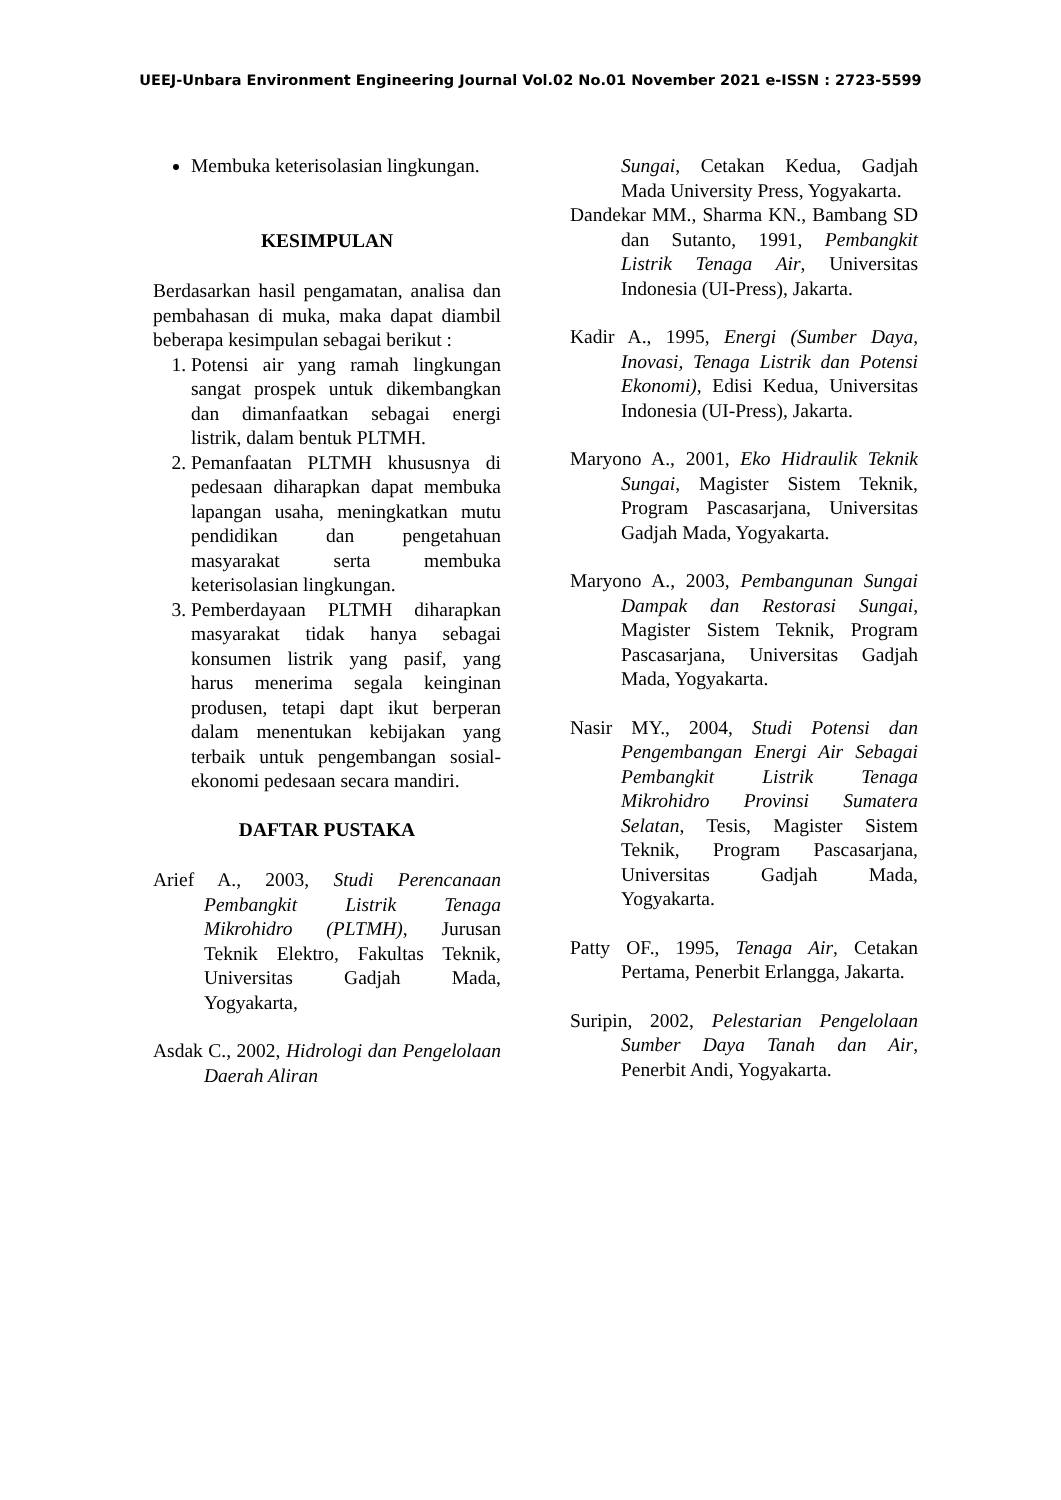UEEJ-Unbara Environment Engineering Journal Vol.02 No.01 November 2021 e-ISSN : 2723-5599
Membuka keterisolasian lingkungan.
KESIMPULAN
Berdasarkan hasil pengamatan, analisa dan pembahasan di muka, maka dapat diambil beberapa kesimpulan sebagai berikut :
1. Potensi air yang ramah lingkungan sangat prospek untuk dikembangkan dan dimanfaatkan sebagai energi listrik, dalam bentuk PLTMH.
2. Pemanfaatan PLTMH khususnya di pedesaan diharapkan dapat membuka lapangan usaha, meningkatkan mutu pendidikan dan pengetahuan masyarakat serta membuka keterisolasian lingkungan.
3. Pemberdayaan PLTMH diharapkan masyarakat tidak hanya sebagai konsumen listrik yang pasif, yang harus menerima segala keinginan produsen, tetapi dapt ikut berperan dalam menentukan kebijakan yang terbaik untuk pengembangan sosial-ekonomi pedesaan secara mandiri.
DAFTAR PUSTAKA
Arief A., 2003, Studi Perencanaan Pembangkit Listrik Tenaga Mikrohidro (PLTMH), Jurusan Teknik Elektro, Fakultas Teknik, Universitas Gadjah Mada, Yogyakarta,
Asdak C., 2002, Hidrologi dan Pengelolaan Daerah Aliran
Sungai, Cetakan Kedua, Gadjah Mada University Press, Yogyakarta.
Dandekar MM., Sharma KN., Bambang SD dan Sutanto, 1991, Pembangkit Listrik Tenaga Air, Universitas Indonesia (UI-Press), Jakarta.
Kadir A., 1995, Energi (Sumber Daya, Inovasi, Tenaga Listrik dan Potensi Ekonomi), Edisi Kedua, Universitas Indonesia (UI-Press), Jakarta.
Maryono A., 2001, Eko Hidraulik Teknik Sungai, Magister Sistem Teknik, Program Pascasarjana, Universitas Gadjah Mada, Yogyakarta.
Maryono A., 2003, Pembangunan Sungai Dampak dan Restorasi Sungai, Magister Sistem Teknik, Program Pascasarjana, Universitas Gadjah Mada, Yogyakarta.
Nasir MY., 2004, Studi Potensi dan Pengembangan Energi Air Sebagai Pembangkit Listrik Tenaga Mikrohidro Provinsi Sumatera Selatan, Tesis, Magister Sistem Teknik, Program Pascasarjana, Universitas Gadjah Mada, Yogyakarta.
Patty OF., 1995, Tenaga Air, Cetakan Pertama, Penerbit Erlangga, Jakarta.
Suripin, 2002, Pelestarian Pengelolaan Sumber Daya Tanah dan Air, Penerbit Andi, Yogyakarta.